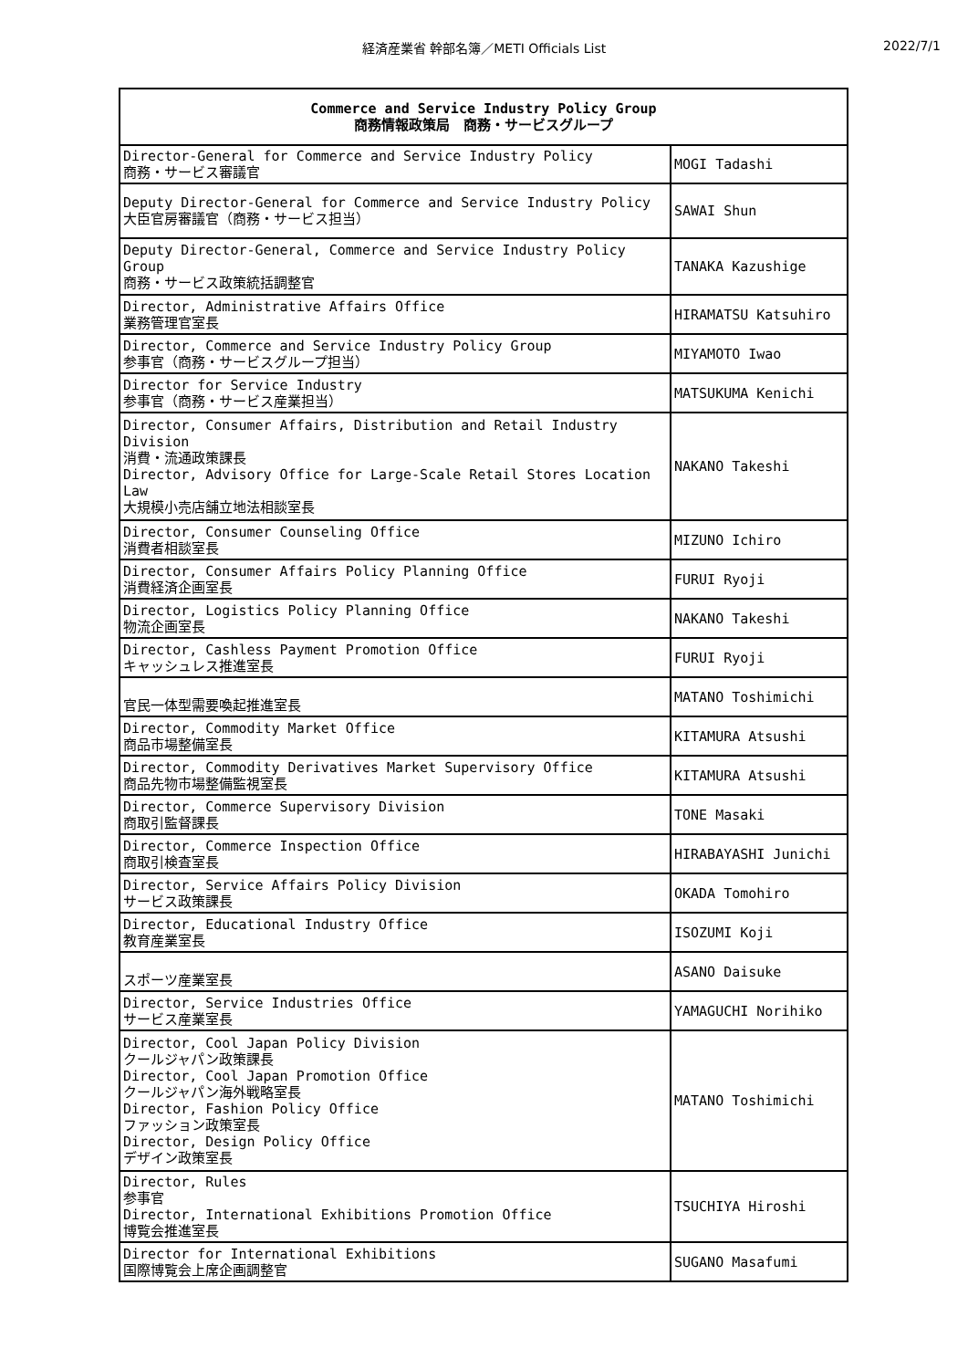経済産業省 幹部名簿／METI Officials List 2022/7/1
| Commerce and Service Industry Policy Group 商務情報政策局 商務・サービスグループ | |
| --- | --- |
| Director-General for Commerce and Service Industry Policy 商務・サービス審議官 | MOGI Tadashi |
| Deputy Director-General for Commerce and Service Industry Policy 大臣官房審議官（商務・サービス担当） | SAWAI Shun |
| Deputy Director-General, Commerce and Service Industry Policy Group 商務・サービス政策統括調整官 | TANAKA Kazushige |
| Director, Administrative Affairs Office 業務管理官室長 | HIRAMATSU Katsuhiro |
| Director, Commerce and Service Industry Policy Group 参事官（商務・サービスグループ担当） | MIYAMOTO Iwao |
| Director for Service Industry 参事官（商務・サービス産業担当） | MATSUKUMA Kenichi |
| Director, Consumer Affairs, Distribution and Retail Industry Division 消費・流通政策課長 Director, Advisory Office for Large-Scale Retail Stores Location Law 大規模小売店舗立地法相談室長 | NAKANO Takeshi |
| Director, Consumer Counseling Office 消費者相談室長 | MIZUNO Ichiro |
| Director, Consumer Affairs Policy Planning Office 消費経済企画室長 | FURUI Ryoji |
| Director, Logistics Policy Planning Office 物流企画室長 | NAKANO Takeshi |
| Director, Cashless Payment Promotion Office キャッシュレス推進室長 | FURUI Ryoji |
| 官民一体型需要喚起推進室長 | MATANO Toshimichi |
| Director, Commodity Market Office 商品市場整備室長 | KITAMURA Atsushi |
| Director, Commodity Derivatives Market Supervisory Office 商品先物市場整備監視室長 | KITAMURA Atsushi |
| Director, Commerce Supervisory Division 商取引監督課長 | TONE Masaki |
| Director, Commerce Inspection Office 商取引検査室長 | HIRABAYASHI Junichi |
| Director, Service Affairs Policy Division サービス政策課長 | OKADA Tomohiro |
| Director, Educational Industry Office 教育産業室長 | ISOZUMI Koji |
| スポーツ産業室長 | ASANO Daisuke |
| Director, Service Industries Office サービス産業室長 | YAMAGUCHI Norihiko |
| Director, Cool Japan Policy Division クールジャパン政策課長 Director, Cool Japan Promotion Office クールジャパン海外戦略室長 Director, Fashion Policy Office ファッション政策室長 Director, Design Policy Office デザイン政策室長 | MATANO Toshimichi |
| Director, Rules 参事官 Director, International Exhibitions Promotion Office 博覧会推進室長 | TSUCHIYA Hiroshi |
| Director for International Exhibitions 国際博覧会上席企画調整官 | SUGANO Masafumi |